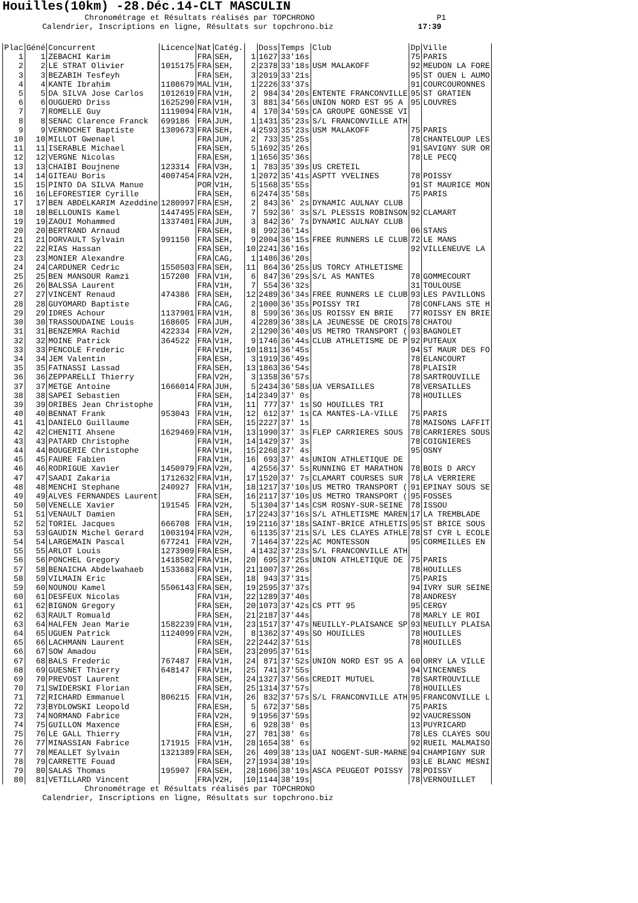Houilles(10km) -28.Déc.14-CLT MASCULIN
Chronométrage et Résultats réalisés par TOPCHRONO P1 Calendrier, Inscriptions en ligne, Résultats sur topchrono.biz 17:39
| Plac | Géné | Concurrent | Licence | Nat | Catég. | | Doss | Temps | Club | Dp | Ville |
| --- | --- | --- | --- | --- | --- | --- | --- | --- | --- | --- | --- |
| 1 | 1 | ZEBACHI Karim | | FRA | SEH, | 1 | 1627 | 33'16s | | 75 | PARIS |
| 2 | 2 | LE STRAT Olivier | 1015175 | FRA | SEH, | 2 | 2378 | 33'18s | USM MALAKOFF | 92 | MEUDON LA FORE |
| 3 | 3 | BEZABIH Tesfeyh | | FRA | SEH, | 3 | 2019 | 33'21s | | 95 | ST OUEN L AUMO |
| 4 | 4 | KANTE Ibrahim | 1108679 | MAL | V1H, | 1 | 2226 | 33'37s | | 91 | COURCOURONNES |
| 5 | 5 | DA SILVA Jose Carlos | 1012619 | FRA | V1H, | 2 | 984 | 34'20s | ENTENTE FRANCONVILLE | 95 | ST GRATIEN |
| 6 | 6 | OUGUERD Driss | 1625290 | FRA | V1H, | 3 | 881 | 34'56s | UNION NORD EST 95 A | 95 | LOUVRES |
| 7 | 7 | ROMELLE Guy | 1119094 | FRA | V1H, | 4 | 170 | 34'59s | CA GROUPE GONESSE VI | | |
| 8 | 8 | SENAC Clarence Franck | 699186 | FRA | JUH, | 1 | 1431 | 35'23s | S/L FRANCONVILLE ATH | | |
| 9 | 9 | VERNOCHET Baptiste | 1309673 | FRA | SEH, | 4 | 2593 | 35'23s | USM MALAKOFF | 75 | PARIS |
| 10 | 10 | MILLOT Gwenael | | FRA | JUH, | 2 | 733 | 35'25s | | 78 | CHANTELOUP LES |
| 11 | 11 | ISERABLE Michael | | FRA | SEH, | 5 | 1692 | 35'26s | | 91 | SAVIGNY SUR OR |
| 12 | 12 | VERGNE Nicolas | | FRA | ESH, | 1 | 1656 | 35'36s | | 78 | LE PECQ |
| 13 | 13 | CHAIBI Boujnene | 123314 | FRA | V3H, | 1 | 783 | 35'39s | US CRETEIL | | |
| 14 | 14 | GITEAU Boris | 4007454 | FRA | V2H, | 1 | 2072 | 35'41s | ASPTT YVELINES | 78 | POISSY |
| 15 | 15 | PINTO DA SILVA Manue | | POR | V1H, | 5 | 1568 | 35'55s | | 91 | ST MAURICE MON |
| 16 | 16 | LEFORESTIER Cyrille | | FRA | SEH, | 6 | 2474 | 35'58s | | 75 | PARIS |
| 17 | 17 | BEN ABDELKARIM Azeddine | 1280997 | FRA | ESH, | 2 | 843 | 36' 2s | DYNAMIC AULNAY CLUB | | |
| 18 | 18 | BELLOUNIS Kamel | 1447495 | FRA | SEH, | 7 | 592 | 36' 3s | S/L PLESSIS ROBINSON | 92 | CLAMART |
| 19 | 19 | ZAOUI Mohammed | 1337401 | FRA | JUH, | 3 | 842 | 36' 7s | DYNAMIC AULNAY CLUB | | |
| 20 | 20 | BERTRAND Arnaud | | FRA | SEH, | 8 | 992 | 36'14s | | 06 | STANS |
| 21 | 21 | DORVAULT Sylvain | 991150 | FRA | SEH, | 9 | 2004 | 36'15s | FREE RUNNERS LE CLUB | 72 | LE MANS |
| 22 | 22 | RIAS Hassan | | FRA | SEH, | 10 | 2241 | 36'16s | | 92 | VILLENEUVE LA |
| 23 | 23 | MONIER Alexandre | | FRA | CAG, | 1 | 1486 | 36'20s | | | |
| 24 | 24 | CARDUNER Cedric | 1550503 | FRA | SEH, | 11 | 864 | 36'25s | US TORCY ATHLETISME | | |
| 25 | 25 | BEN MANSOUR Ramzi | 157200 | FRA | V1H, | 6 | 847 | 36'29s | S/L AS MANTES | 78 | GOMMECOURT |
| 26 | 26 | BALSSA Laurent | | FRA | V1H, | 7 | 554 | 36'32s | | 31 | TOULOUSE |
| 27 | 27 | VINCENT Renaud | 474386 | FRA | SEH, | 12 | 2489 | 36'34s | FREE RUNNERS LE CLUB | 93 | LES PAVILLONS |
| 28 | 28 | GUYOMARD Baptiste | | FRA | CAG, | 2 | 1000 | 36'35s | POISSY TRI | 78 | CONFLANS STE H |
| 29 | 29 | IDRES Achour | 1137901 | FRA | V1H, | 8 | 599 | 36'36s | US ROISSY EN BRIE | 77 | ROISSY EN BRIE |
| 30 | 30 | TRASSOUDAINE Louis | 168605 | FRA | JUH, | 4 | 2289 | 36'38s | LA JEUNESSE DE CROIS | 78 | CHATOU |
| 31 | 31 | BENZEMRA Rachid | 422334 | FRA | V2H, | 2 | 1290 | 36'40s | US METRO TRANSPORT ( | 93 | BAGNOLET |
| 32 | 32 | MOINE Patrick | 364522 | FRA | V1H, | 9 | 1746 | 36'44s | CLUB ATHLETISME DE P | 92 | PUTEAUX |
| 33 | 33 | PENCOLE Frederic | | FRA | V1H, | 10 | 1811 | 36'45s | | 94 | ST MAUR DES FO |
| 34 | 34 | JEM Valentin | | FRA | ESH, | 3 | 1919 | 36'49s | | 78 | ELANCOURT |
| 35 | 35 | FATNASSI Lassad | | FRA | SEH, | 13 | 1863 | 36'54s | | 78 | PLAISIR |
| 36 | 36 | ZEPPARELLI Thierry | | FRA | V2H, | 3 | 1358 | 36'57s | | 78 | SARTROUVILLE |
| 37 | 37 | METGE Antoine | 1666014 | FRA | JUH, | 5 | 2434 | 36'58s | UA VERSAILLES | 78 | VERSAILLES |
| 38 | 38 | SAPEI Sebastien | | FRA | SEH, | 14 | 2349 | 37' 0s | | 78 | HOUILLES |
| 39 | 39 | ORIBES Jean Christophe | | FRA | V1H, | 11 | 777 | 37' 1s | SO HOUILLES TRI | | |
| 40 | 40 | BENNAT Frank | 953043 | FRA | V1H, | 12 | 612 | 37' 1s | CA MANTES-LA-VILLE | 75 | PARIS |
| 41 | 41 | DANIELO Guillaume | | FRA | SEH, | 15 | 2227 | 37' 1s | | 78 | MAISONS LAFFIT |
| 42 | 42 | CHENITI Ahsene | 1629469 | FRA | V1H, | 13 | 1990 | 37' 3s | FLEP CARRIERES SOUS | 78 | CARRIERES SOUS |
| 43 | 43 | PATARD Christophe | | FRA | V1H, | 14 | 1429 | 37' 3s | | 78 | COIGNIERES |
| 44 | 44 | BOUGERIE Christophe | | FRA | V1H, | 15 | 2268 | 37' 4s | | 95 | OSNY |
| 45 | 45 | FAURE Fabien | | FRA | V1H, | 16 | 693 | 37' 4s | UNION ATHLETIQUE DE | | |
| 46 | 46 | RODRIGUE Xavier | 1450979 | FRA | V2H, | 4 | 2556 | 37' 5s | RUNNING ET MARATHON | 78 | BOIS D ARCY |
| 47 | 47 | SAADI Zakaria | 1712632 | FRA | V1H, | 17 | 1520 | 37' 7s | CLAMART COURSES SUR | 78 | LA VERRIERE |
| 48 | 48 | MENCHI Stephane | 240927 | FRA | V1H, | 18 | 1217 | 37'10s | US METRO TRANSPORT ( | 91 | EPINAY SOUS SE |
| 49 | 49 | ALVES FERNANDES Laurent | | FRA | SEH, | 16 | 2117 | 37'10s | US METRO TRANSPORT ( | 95 | FOSSES |
| 50 | 50 | VENELLE Xavier | 191545 | FRA | V2H, | 5 | 1304 | 37'14s | CSM ROSNY-SUR-SEINE | 78 | ISSOU |
| 51 | 51 | VENAULT Damien | | FRA | SEH, | 17 | 2243 | 37'16s | S/L ATHLETISME MAREN | 17 | LA TREMBLADE |
| 52 | 52 | TORIEL Jacques | 666708 | FRA | V1H, | 19 | 2116 | 37'18s | SAINT-BRICE ATHLETIS | 95 | ST BRICE SOUS |
| 53 | 53 | GAUDIN Michel Gerard | 1003194 | FRA | V2H, | 6 | 1135 | 37'21s | S/L LES CLAYES ATHLE | 78 | ST CYR L ECOLE |
| 54 | 54 | LARGEMAIN Pascal | 677241 | FRA | V2H, | 7 | 1464 | 37'22s | AC MONTESSON | 95 | CORMEILLES EN |
| 55 | 55 | ARLOT Louis | 1273909 | FRA | ESH, | 4 | 1432 | 37'23s | S/L FRANCONVILLE ATH | | |
| 56 | 56 | PONCHEL Gregory | 1418502 | FRA | V1H, | 20 | 695 | 37'25s | UNION ATHLETIQUE DE | 75 | PARIS |
| 57 | 58 | BENAICHA Abdelwahaeb | 1533683 | FRA | V1H, | 21 | 1007 | 37'26s | | 78 | HOUILLES |
| 58 | 59 | VILMAIN Eric | | FRA | SEH, | 18 | 943 | 37'31s | | 75 | PARIS |
| 59 | 60 | NOUNOU Kamel | 5506143 | FRA | SEH, | 19 | 2595 | 37'37s | | 94 | IVRY SUR SEINE |
| 60 | 61 | DESFEUX Nicolas | | FRA | V1H, | 22 | 1289 | 37'40s | | 78 | ANDRESY |
| 61 | 62 | BIGNON Gregory | | FRA | SEH, | 20 | 1073 | 37'42s | CS PTT 95 | 95 | CERGY |
| 62 | 63 | RAULT Romuald | | FRA | SEH, | 21 | 2187 | 37'44s | | 78 | MARLY LE ROI |
| 63 | 64 | HALFEN Jean Marie | 1582239 | FRA | V1H, | 23 | 1517 | 37'47s | NEUILLY-PLAISANCE SP | 93 | NEUILLY PLAISA |
| 64 | 65 | UGUEN Patrick | 1124099 | FRA | V2H, | 8 | 1362 | 37'49s | SO HOUILLES | 78 | HOUILLES |
| 65 | 66 | LACHMANN Laurent | | FRA | SEH, | 22 | 2442 | 37'51s | | 78 | HOUILLES |
| 66 | 67 | SOW Amadou | | FRA | SEH, | 23 | 2095 | 37'51s | | | |
| 67 | 68 | BALS Frederic | 767487 | FRA | V1H, | 24 | 871 | 37'52s | UNION NORD EST 95 A | 60 | ORRY LA VILLE |
| 68 | 69 | GUESNET Thierry | 648147 | FRA | V1H, | 25 | 741 | 37'55s | | 94 | VINCENNES |
| 69 | 70 | PREVOST Laurent | | FRA | SEH, | 24 | 1327 | 37'56s | CREDIT MUTUEL | 78 | SARTROUVILLE |
| 70 | 71 | SWIDERSKI Florian | | FRA | SEH, | 25 | 1314 | 37'57s | | 78 | HOUILLES |
| 71 | 72 | RICHARD Emmanuel | 806215 | FRA | V1H, | 26 | 832 | 37'57s | S/L FRANCONVILLE ATH | 95 | FRANCONVILLE L |
| 72 | 73 | BYDLOWSKI Leopold | | FRA | ESH, | 5 | 672 | 37'58s | | 75 | PARIS |
| 73 | 74 | NORMAND Fabrice | | FRA | V2H, | 9 | 1956 | 37'59s | | 92 | VAUCRESSON |
| 74 | 75 | GUILLON Maxence | | FRA | ESH, | 6 | 928 | 38' 0s | | 13 | PUYRICARD |
| 75 | 76 | LE GALL Thierry | | FRA | V1H, | 27 | 781 | 38' 6s | | 78 | LES CLAYES SOU |
| 76 | 77 | MINASSIAN Fabrice | 171915 | FRA | V1H, | 28 | 1654 | 38' 6s | | 92 | RUEIL MALMAISO |
| 77 | 78 | MEALLET Sylvain | 1321389 | FRA | SEH, | 26 | 409 | 38'13s | UAI NOGENT-SUR-MARNE | 94 | CHAMPIGNY SUR |
| 78 | 79 | CARRETTE Fouad | | FRA | SEH, | 27 | 1934 | 38'19s | | 93 | LE BLANC MESNI |
| 79 | 80 | SALAS Thomas | 195907 | FRA | SEH, | 28 | 1606 | 38'19s | ASCA PEUGEOT POISSY | 78 | POISSY |
| 80 | 81 | VETILLARD Vincent | | FRA | V2H, | 10 | 1144 | 38'19s | | 78 | VERNOUILLET |
Chronométrage et Résultats réalisés par TOPCHRONO Calendrier, Inscriptions en ligne, Résultats sur topchrono.biz